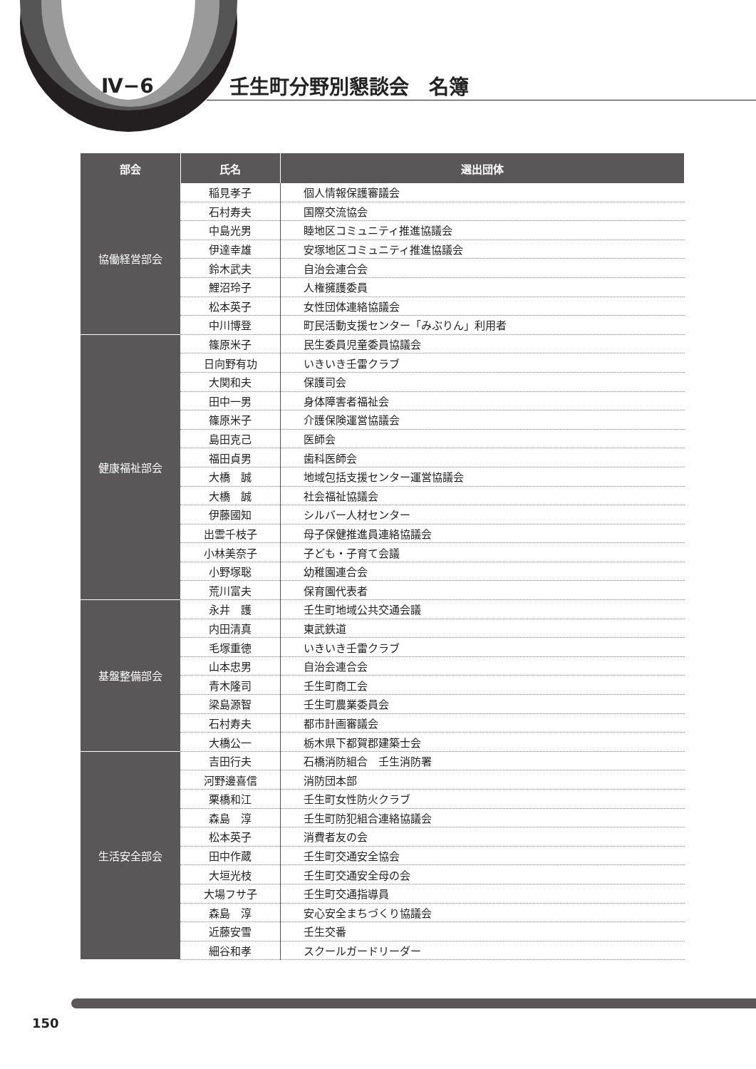Ⅳ−6 壬生町分野別懇談会　名簿
| 部会 | 氏名 | 選出団体 |
| --- | --- | --- |
| 協働経営部会 | 稲見孝子 | 個人情報保護審議会 |
| | 石村寿夫 | 国際交流協会 |
| | 中島光男 | 睦地区コミュニティ推進協議会 |
| | 伊達幸雄 | 安塚地区コミュニティ推進協議会 |
| | 鈴木武夫 | 自治会連合会 |
| | 鯉沼玲子 | 人権擁護委員 |
| | 松本英子 | 女性団体連絡協議会 |
| | 中川博登 | 町民活動支援センター「みぶりん」利用者 |
| 健康福祉部会 | 篠原米子 | 民生委員児童委員協議会 |
| | 日向野有功 | いきいき壬雷クラブ |
| | 大関和夫 | 保護司会 |
| | 田中一男 | 身体障害者福祉会 |
| | 篠原米子 | 介護保険運営協議会 |
| | 島田克己 | 医師会 |
| | 福田貞男 | 歯科医師会 |
| | 大橋 誠 | 地域包括支援センター運営協議会 |
| | 大橋 誠 | 社会福祉協議会 |
| | 伊藤國知 | シルバー人材センター |
| | 出雲千枝子 | 母子保健推進員連絡協議会 |
| | 小林美奈子 | 子ども・子育て会議 |
| | 小野塚聡 | 幼稚園連合会 |
| | 荒川富夫 | 保育園代表者 |
| 基盤整備部会 | 永井 護 | 壬生町地域公共交通会議 |
| | 内田清真 | 東武鉄道 |
| | 毛塚重徳 | いきいき壬雷クラブ |
| | 山本忠男 | 自治会連合会 |
| | 青木隆司 | 壬生町商工会 |
| | 梁島源智 | 壬生町農業委員会 |
| | 石村寿夫 | 都市計画審議会 |
| | 大橋公一 | 栃木県下都賀郡建築士会 |
| 生活安全部会 | 吉田行夫 | 石橋消防組合 壬生消防署 |
| | 河野邊喜信 | 消防団本部 |
| | 栗橋和江 | 壬生町女性防火クラブ |
| | 森島 淳 | 壬生町防犯組合連絡協議会 |
| | 松本英子 | 消費者友の会 |
| | 田中作蔵 | 壬生町交通安全協会 |
| | 大垣光枝 | 壬生町交通安全母の会 |
| | 大場フサ子 | 壬生町交通指導員 |
| | 森島 淳 | 安心安全まちづくり協議会 |
| | 近藤安雪 | 壬生交番 |
| | 細谷和孝 | スクールガードリーダー |
150